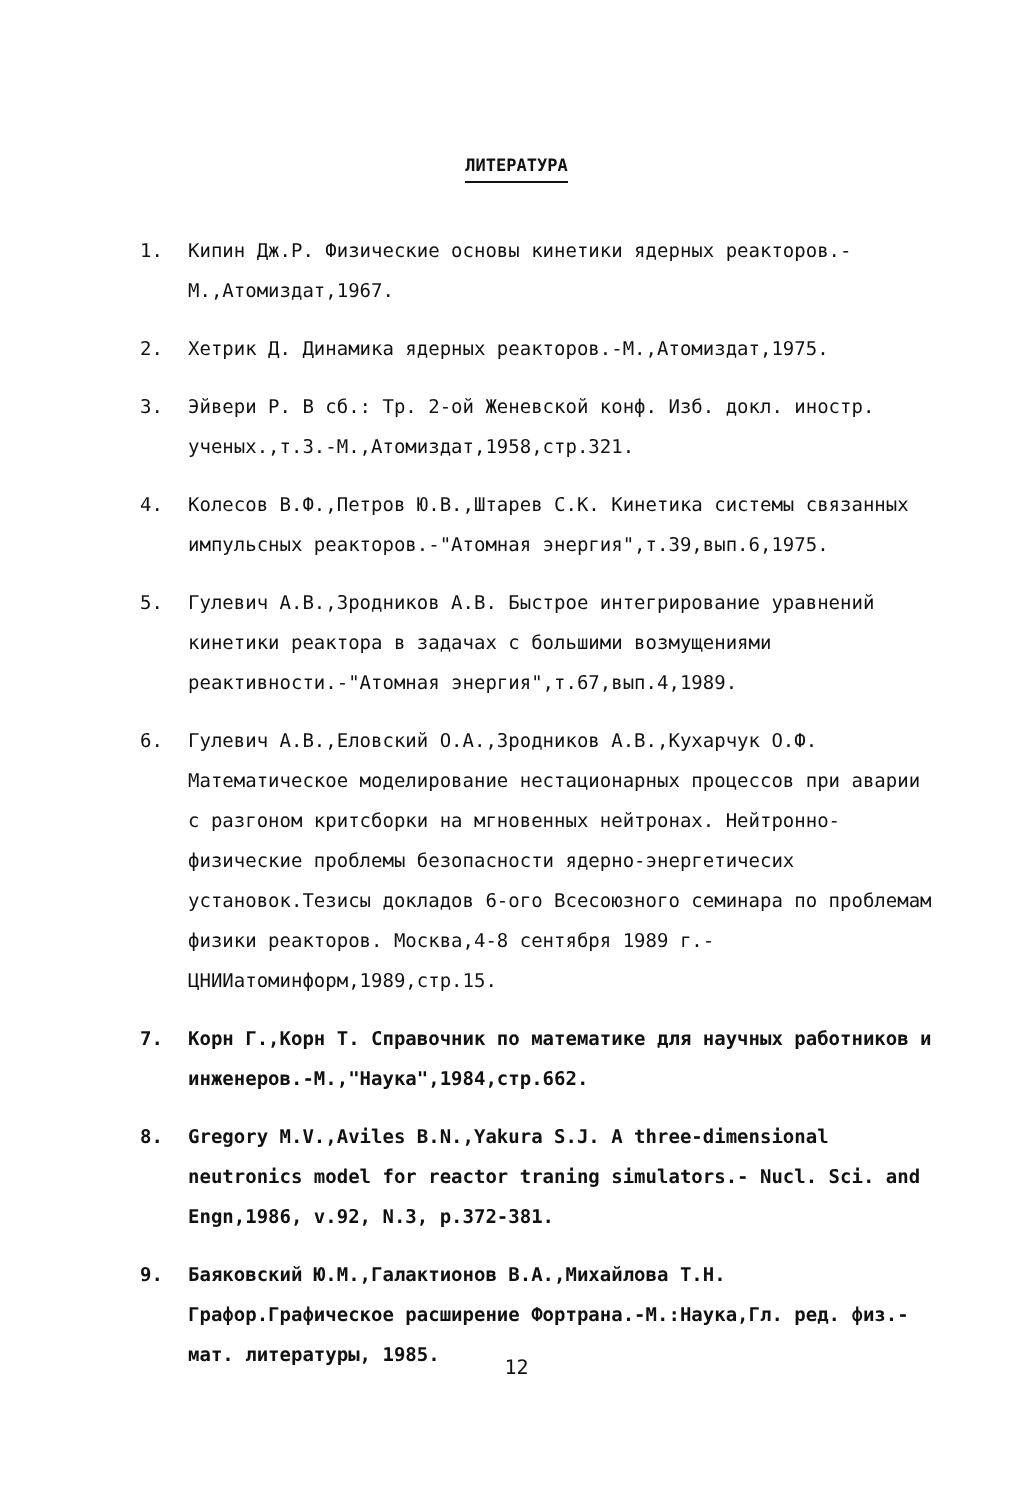ЛИТЕРАТУРА
1. Кипин Дж.Р. Физические основы кинетики ядерных реакторов.- М.,Атомиздат,1967.
2. Хетрик Д. Динамика ядерных реакторов.-М.,Атомиздат,1975.
3. Эйвери Р. В сб.: Тр. 2-ой Женевской конф. Изб. докл. иностр. ученых.,т.3.-М.,Атомиздат,1958,стр.321.
4. Колесов В.Ф.,Петров Ю.В.,Штарев С.К. Кинетика системы связанных импульсных реакторов.-"Атомная энергия",т.39,вып.6,1975.
5. Гулевич А.В.,Зродников А.В. Быстрое интегрирование уравнений кинетики реактора в задачах с большими возмущениями реактивности.-"Атомная энергия",т.67,вып.4,1989.
6. Гулевич А.В.,Еловский О.А.,Зродников А.В.,Кухарчук О.Ф. Математическое моделирование нестационарных процессов при аварии с разгоном критсборки на мгновенных нейтронах. Нейтронно-физические проблемы безопасности ядерно-энергетичесих установок.Тезисы докладов 6-ого Всесоюзного семинара по проблемам физики реакторов. Москва,4-8 сентября 1989 г.-ЦНИИатоминформ,1989,стр.15.
7. Корн Г.,Корн Т. Справочник по математике для научных работников и инженеров.-М.,"Наука",1984,стр.662.
8. Gregory M.V.,Aviles B.N.,Yakura S.J. A three-dimensional neutronics model for reactor traning simulators.- Nucl. Sci. and Engn,1986, v.92, N.3, p.372-381.
9. Баяковский Ю.М.,Галактионов В.А.,Михайлова Т.Н. Графор.Графическое расширение Фортрана.-М.:Наука,Гл. ред. физ.-мат. литературы, 1985.
12